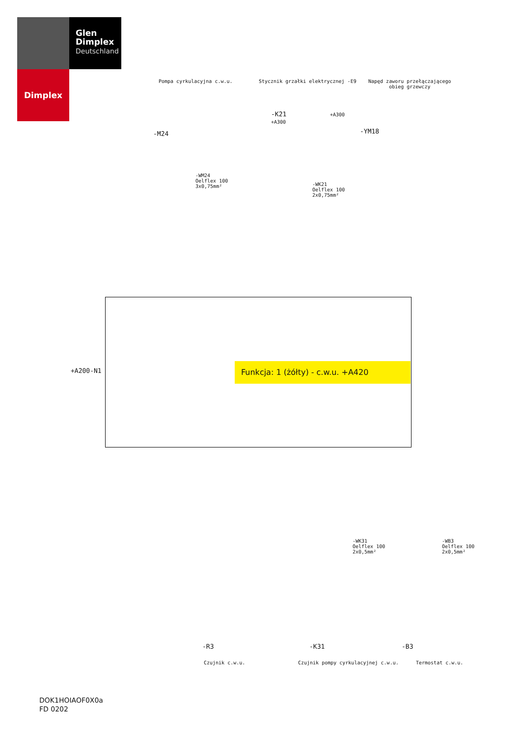Glen
Dimplex
Deutschland
Dimplex
Pompa cyrkulacyjna c.w.u.
Stycznik grzałki elektrycznej -E9
Napęd zaworu przełączającego
obieg grzewczy
-M24
-K21
+A300
+A300
-YM18
-WM24
Oelflex 100
3x0,75mm²
-WK21
Oelflex 100
2x0,75mm²
+A200-N1
Funkcja: 1 (żółty) - c.w.u. +A420
-WK31
Oelflex 100
2x0,5mm²
-WB3
Oelflex 100
2x0,5mm²
-R3 -K31 -B3
Czujnik c.w.u.
Czujnik pompy cyrkulacyjnej c.w.u.
Termostat c.w.u.
DOK1HOIAOF0X0a
FD 0202